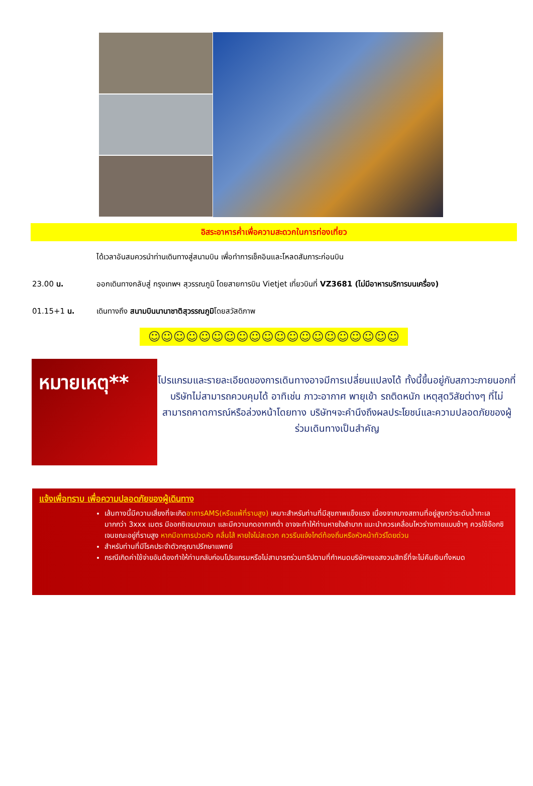อิสระอาหารค่ำเพื่อความสะดวกในการท่องเที่ยว
ได้เวลาอันสมควรนำท่านเดินทางสู่สนามบิน เพื่อทำการเช็คอินและโหลดสัมภาระก่อนบิน
23.00 น. ออกเดินทางกลับสู่ กรุงเทพฯ สุวรรณภูมิ โดยสายการบิน Vietjet เที่ยวบินที่ VZ3681 (ไม่มีอาหารบริการบนเครื่อง)
01.15+1 น. เดินทางถึง สนามบินนานาชาติสุวรรณภูมิโดยสวัสดิภาพ
☺☺☺☺☺☺☺☺☺☺☺☺☺☺☺☺☺☺☺☺
หมายเหตุ**
โปรแกรมและรายละเอียดของการเดินทางอาจมีการเปลี่ยนแปลงได้ ทั้งนี้ขึ้นอยู่กับสภาวะภายนอกที่บริษัทไม่สามารถควบคุมได้ อาทิเช่น ภาวะอากาศ พายุเข้า รถติดหนัก เหตุสุดวิสัยต่างๆ ที่ไม่สามารถคาดการณ์หรือล่วงหน้าโดยทาง บริษัทฯจะคำนึงถึงผลประโยชน์และความปลอดภัยของผู้ร่วมเดินทางเป็นสำคัญ
แจ้งเพื่อทราบ เพื่อความปลอดภัยของผู้เดินทาง
เส้นทางนี้มีความเสี่ยงที่จะเกิดอาการAMS(หรือแพ้ที่ราบสูง) เหมาะสำหรับท่านที่มีสุขภาพแข็งแรง เนื่องจากบางสถานที่อยู่สูงกว่าระดับน้ำทะเลมากกว่า 3xxx เมตร มีออกซิเจนบางเบา และมีความกดอากาศต่ำ อาจจะทำให้ท่านหายใจลำบาก แนะนำควรเคลื่อนไหวร่างกายแบบช้าๆ ควรใช้อ๊อกซิเจนขณะอยู่ที่ราบสูง หากมีอาการปวดหัว คลื่นไส้ หายใจไม่สะดวก ควรรีบแจ้งไกด์ท้องถิ่นหรือหัวหน้าทัวร์โดยด่วน
สำหรับท่านที่มีโรคประจำตัวกรุณาปรึกษาแพทย์
กรณีเกิดค่าใช้จ่ายอันต้องทำให้ท่านกลับก่อนโปรแกรมหรือไม่สามารถร่วมทริปตามที่กำหนดบริษัทฯขอสงวนสิทธิ์ที่จะไม่คืนเงินทั้งหมด